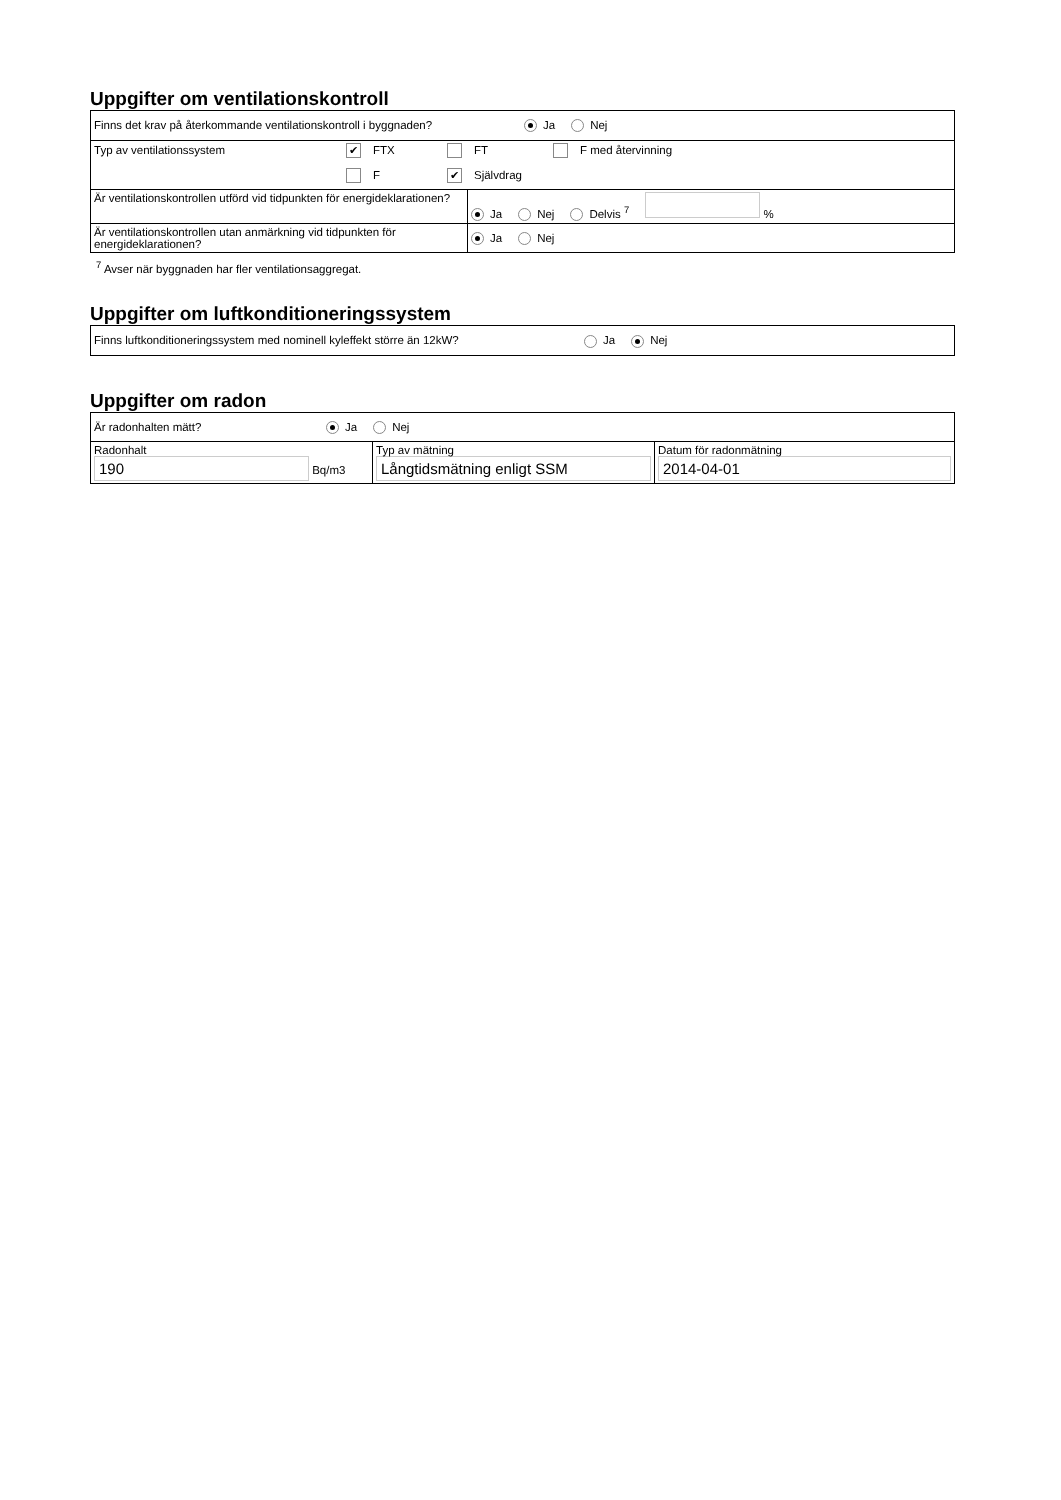Uppgifter om ventilationskontroll
| Finns det krav på återkommande ventilationskontroll i byggnaden? Ja Nej | |
| Typ av ventilationssystem ✔ FTX FT F med återvinning F ✔ Självdrag | |
| Är ventilationskontrollen utförd vid tidpunkten för energideklarationen? | Ja Nej Delvis <sup>7</sup> % |
| Är ventilationskontrollen utan anmärkning vid tidpunkten för energideklarationen? | Ja Nej |
<sup>7</sup> Avser när byggnaden har fler ventilationsaggregat.
Uppgifter om luftkonditioneringssystem
| Finns luftkonditioneringssystem med nominell kyleffekt större än 12kW? Ja Nej |
Uppgifter om radon
| Är radonhalten mätt? Ja Nej | | |
| Radonhalt 190 Bq/m3 | Typ av mätning Långtidsmätning enligt SSM | Datum för radonmätning 2014-04-01 |